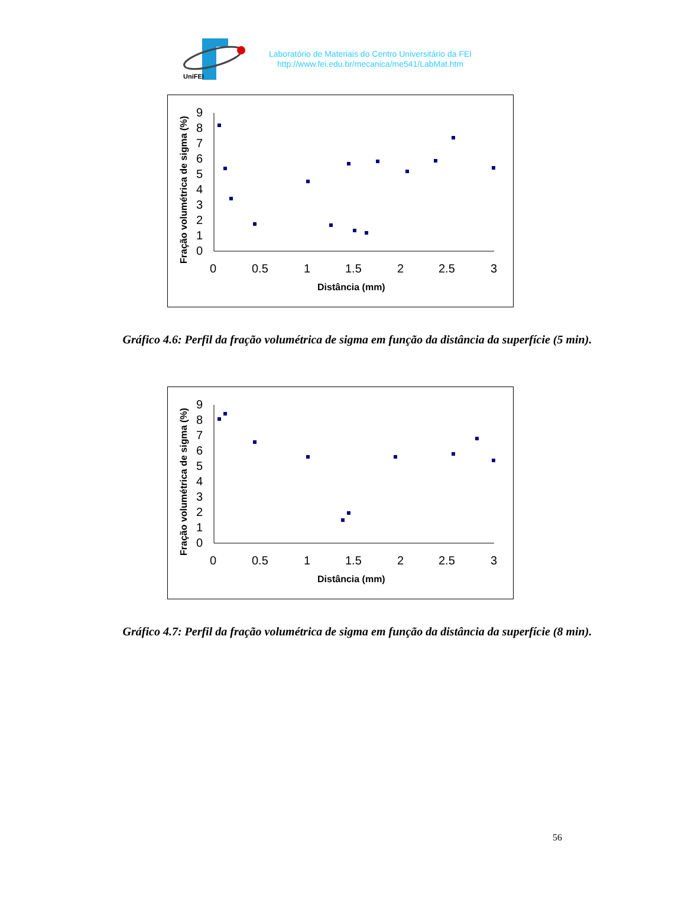UniFEI
Laboratório de Materiais do Centro Universitário da FEI
http://www.fei.edu.br/mecanica/me541/LabMat.htm
Fração volumétrica de sigma (%)
0
1
2
3
4
5
6
7
8
9
0
0.5
1
1.5
2
2.5
3
Distância (mm)
Gráfico 4.6: Perfil da fração volumétrica de sigma em função da distância da superfície (5 min).
Fração volumétrica de sigma (%)
0
1
2
3
4
5
6
7
8
9
0
0.5
1
1.5
2
2.5
3
Distância (mm)
Gráfico 4.7: Perfil da fração volumétrica de sigma em função da distância da superfície (8 min).
56